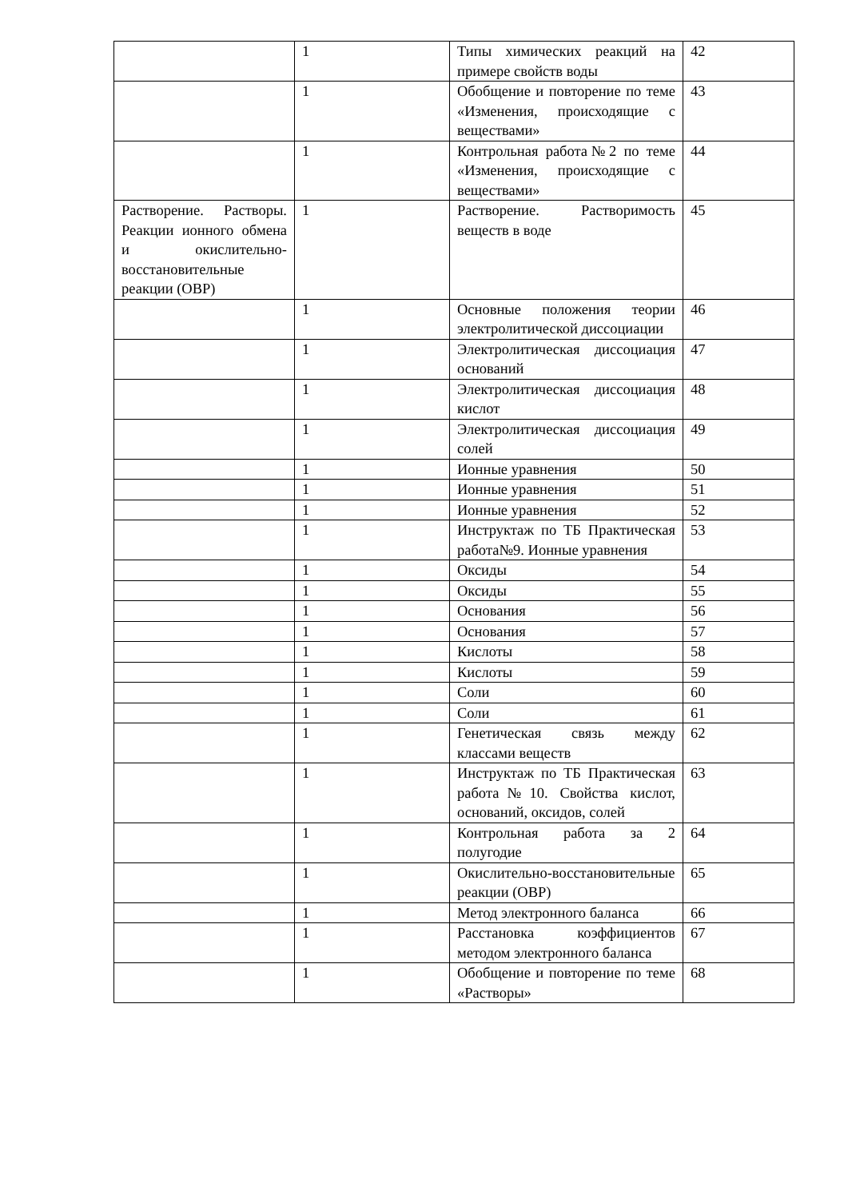| | 1 | Типы химических реакций на примере свойств воды | 42 |
| | 1 | Обобщение и повторение по теме «Изменения, происходящие с веществами» | 43 |
| | 1 | Контрольная работа№2 по теме «Изменения, происходящие с веществами» | 44 |
| Растворение. Растворы. Реакции ионного обмена и окислительно-восстановительные реакции (ОВР) | 1 | Растворение. Растворимость веществ в воде | 45 |
| | 1 | Основные положения теории электролитической диссоциации | 46 |
| | 1 | Электролитическая диссоциация оснований | 47 |
| | 1 | Электролитическая диссоциация кислот | 48 |
| | 1 | Электролитическая диссоциация солей | 49 |
| | 1 | Ионные уравнения | 50 |
| | 1 | Ионные уравнения | 51 |
| | 1 | Ионные уравнения | 52 |
| | 1 | Инструктаж по ТБ Практическая работа№9. Ионные уравнения | 53 |
| | 1 | Оксиды | 54 |
| | 1 | Оксиды | 55 |
| | 1 | Основания | 56 |
| | 1 | Основания | 57 |
| | 1 | Кислоты | 58 |
| | 1 | Кислоты | 59 |
| | 1 | Соли | 60 |
| | 1 | Соли | 61 |
| | 1 | Генетическая связь между классами веществ | 62 |
| | 1 | Инструктаж по ТБ Практическая работа№10. Свойства кислот, оснований, оксидов, солей | 63 |
| | 1 | Контрольная работа за 2 полугодие | 64 |
| | 1 | Окислительно-восстановительные реакции (ОВР) | 65 |
| | 1 | Метод электронного баланса | 66 |
| | 1 | Расстановка коэффициентов методом электронного баланса | 67 |
| | 1 | Обобщение и повторение по теме «Растворы» | 68 |